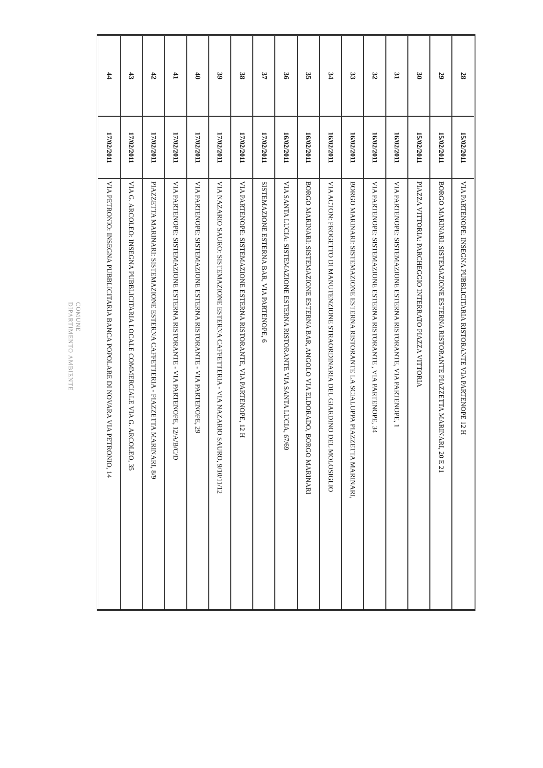| 28 | 15/02/2011 | VIA PARTENOPE: INSEGNA PUBBLICITARIA RISTORANTE VIA PARTENOPE 12 H |
| 29 | 15/02/2011 | BORGO MARINARI: SISTEMAZIONE ESTERNA RISTORANTE PIAZZETTA MARINARI, 20 E 21 |
| 30 | 15/02/2011 | PIAZZA VITTORIA: PARCHEGGIO INTERRATO PIAZZA VITTORIA |
| 31 | 16/02/2011 | VIA PARTENOPE: SISTEMAZIONE ESTERNA RISTORANTE, VIA PARTENOPE, 1 |
| 32 | 16/02/2011 | VIA PARTENOPE: SISTEMAZIONE ESTERNA RISTORANTE , VIA PARTENOPE, 34 |
| 33 | 16/02/2011 | BORGO MARINARI: SISTEMAZIONE ESTERNA RISTORANTE LA SCIALUPPA PIAZZETTA MARINARI, |
| 34 | 16/02/2011 | VIA ACTON: PROGETTO DI MANUTENZIONE STRAORDINARIA DEL GIARDINO DEL MOLOSIGLIO |
| 35 | 16/02/2011 | BORGO MARINARI: SISTEMAZIONE ESTERNA BAR, ANGOLO VIA ELDORADO, BORGO MARINARI |
| 36 | 16/02/2011 | VIA SANTA LUCIA: SISTEMAZIONE ESTERNA RISTORANTE VIA SANTA LUCIA, 67/69 |
| 37 | 17/02/2011 | SISTEMAZIONE ESTERNA BAR, VIA PARTENOPE, 6 |
| 38 | 17/02/2011 | VIA PARTENOPE: SISTEMAZIONE ESTERNA RISTORANTE, VIA PARTENOPE, 12 H |
| 39 | 17/02/2011 | VIA NAZARIO SAURO: SISTEMAZIONE ESTERNA CAFFETTERIA - VIA NAZARIO SAURO, 9/10/11/12 |
| 40 | 17/02/2011 | VIA PARTENOPE: SISTEMAZIONE ESTERNA RISTORANTE - VIA PARTENOPE, 29 |
| 41 | 17/02/2011 | VIA PARTENOPE: SISTEMAZIONE ESTERNA RISTORANTE - VIA PARTENOPE, 12/A/B/C/D |
| 42 | 17/02/2011 | PIAZZETTA MARINARI: SISTEMAZIONE ESTERNA CAFFETTERIA - PIAZZETTA MARINARI, 8/9 |
| 43 | 17/02/2011 | VIA G. ARCOLEO: INSEGNA PUBBLICITARIA LOCALE COMMERCIALE VIA G. ARCOLEO, 35 |
| 44 | 17/02/2011 | VIA PETRONIO: INSEGNA PUBBLICITARIA BANCA POPOLARE DI NOVARA VIA PETRONIO, 14 |
COMUNE
DIPARTIMENTO AMBIENTE